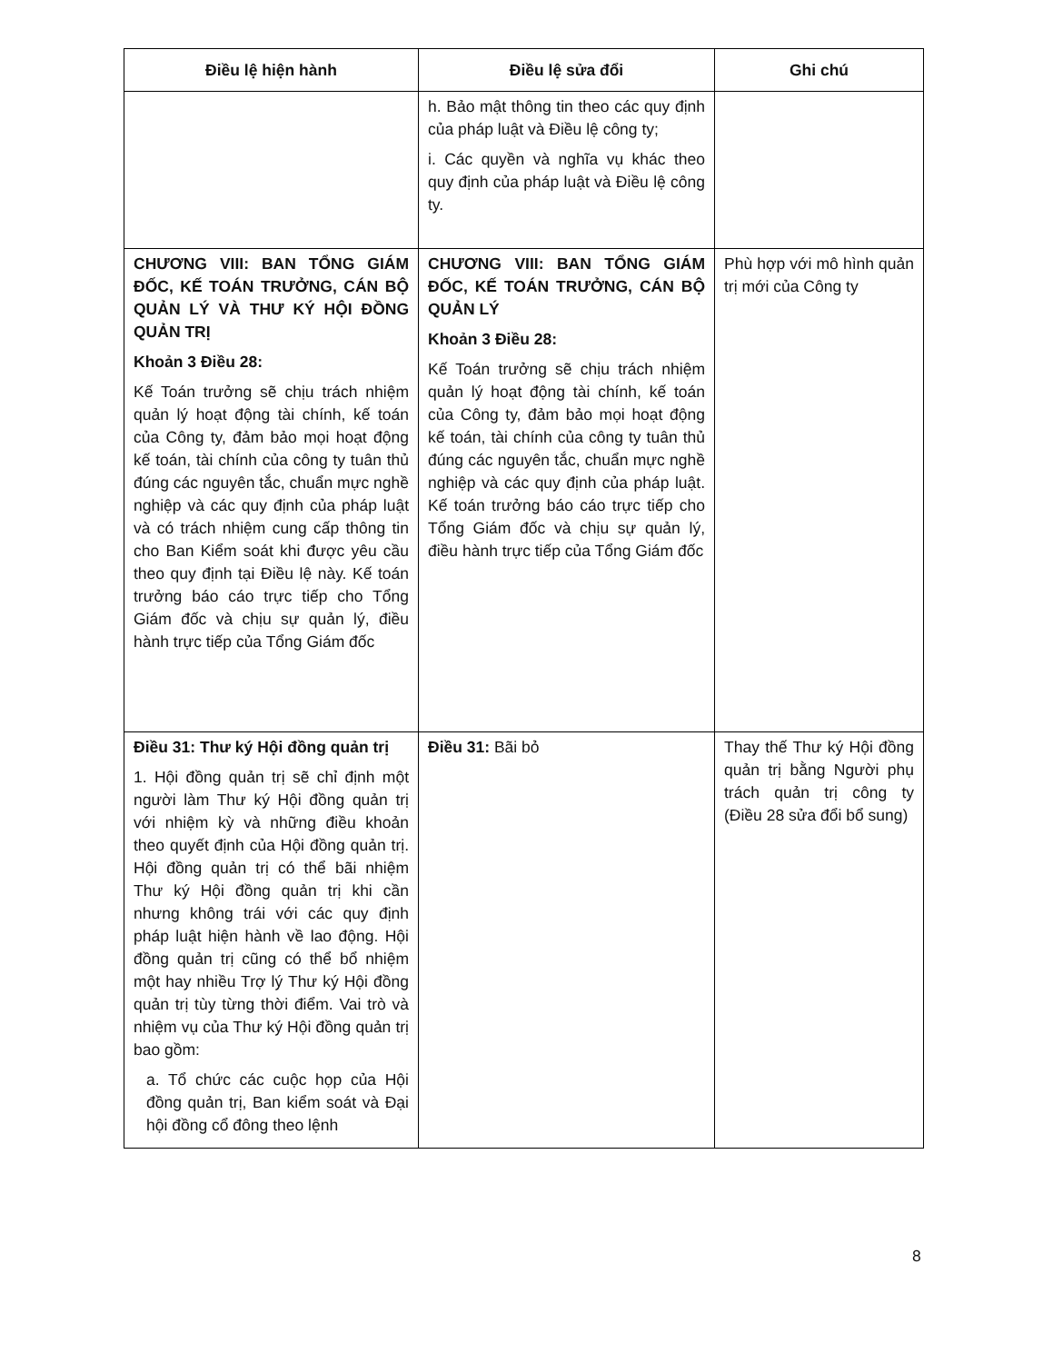| Điều lệ hiện hành | Điều lệ sửa đổi | Ghi chú |
| --- | --- | --- |
| | h. Bảo mật thông tin theo các quy định của pháp luật và Điều lệ công ty; i. Các quyền và nghĩa vụ khác theo quy định của pháp luật và Điều lệ công ty. | |
| CHƯƠNG VIII: BAN TỔNG GIÁM ĐỐC, KẾ TOÁN TRƯỞNG, CÁN BỘ QUẢN LÝ VÀ THƯ KÝ HỘI ĐỒNG QUẢN TRỊ Khoản 3 Điều 28: Kế Toán trưởng sẽ chịu trách nhiệm quản lý hoạt động tài chính, kế toán của Công ty, đảm bảo mọi hoạt động kế toán, tài chính của công ty tuân thủ đúng các nguyên tắc, chuẩn mực nghề nghiệp và các quy định của pháp luật và có trách nhiệm cung cấp thông tin cho Ban Kiểm soát khi được yêu cầu theo quy định tại Điều lệ này. Kế toán trưởng báo cáo trực tiếp cho Tổng Giám đốc và chịu sự quản lý, điều hành trực tiếp của Tổng Giám đốc | CHƯƠNG VIII: BAN TỔNG GIÁM ĐỐC, KẾ TOÁN TRƯỞNG, CÁN BỘ QUẢN LÝ Khoản 3 Điều 28: Kế Toán trưởng sẽ chịu trách nhiệm quản lý hoạt động tài chính, kế toán của Công ty, đảm bảo mọi hoạt động kế toán, tài chính của công ty tuân thủ đúng các nguyên tắc, chuẩn mực nghề nghiệp và các quy định của pháp luật. Kế toán trưởng báo cáo trực tiếp cho Tổng Giám đốc và chịu sự quản lý, điều hành trực tiếp của Tổng Giám đốc | Phù hợp với mô hình quản trị mới của Công ty |
| Điều 31: Thư ký Hội đồng quản trị 1. Hội đồng quản trị sẽ chỉ định một người làm Thư ký Hội đồng quản trị với nhiệm kỳ và những điều khoản theo quyết định của Hội đồng quản trị. Hội đồng quản trị có thể bãi nhiệm Thư ký Hội đồng quản trị khi cần nhưng không trái với các quy định pháp luật hiện hành về lao động. Hội đồng quản trị cũng có thể bổ nhiệm một hay nhiều Trợ lý Thư ký Hội đồng quản trị tùy từng thời điểm. Vai trò và nhiệm vụ của Thư ký Hội đồng quản trị bao gồm: a. Tổ chức các cuộc họp của Hội đồng quản trị, Ban kiểm soát và Đại hội đồng cổ đông theo lệnh | Điều 31: Bãi bỏ | Thay thế Thư ký Hội đồng quản trị bằng Người phụ trách quản trị công ty (Điều 28 sửa đổi bổ sung) |
8